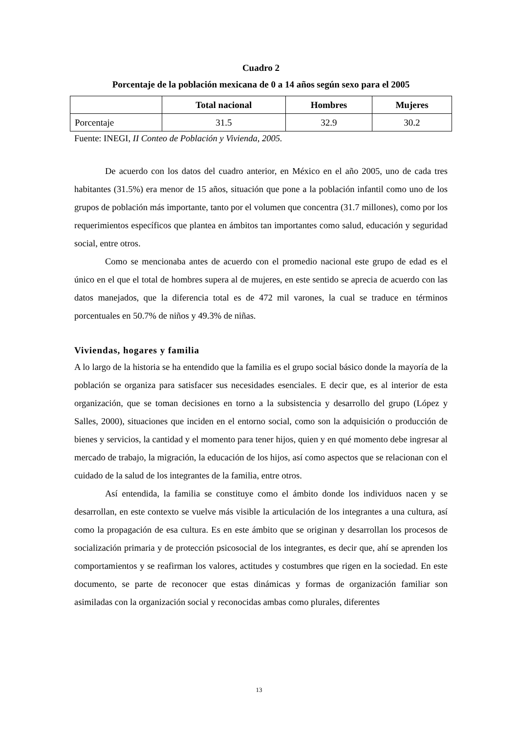Cuadro 2
Porcentaje de la población mexicana de 0 a 14 años según sexo para el 2005
| | Total nacional | Hombres | Mujeres |
| --- | --- | --- | --- |
| Porcentaje | 31.5 | 32.9 | 30.2 |
Fuente: INEGI, II Conteo de Población y Vivienda, 2005.
De acuerdo con los datos del cuadro anterior, en México en el año 2005, uno de cada tres habitantes (31.5%) era menor de 15 años, situación que pone a la población infantil como uno de los grupos de población más importante, tanto por el volumen que concentra (31.7 millones), como por los requerimientos específicos que plantea en ámbitos tan importantes como salud, educación y seguridad social, entre otros.
Como se mencionaba antes de acuerdo con el promedio nacional este grupo de edad es el único en el que el total de hombres supera al de mujeres, en este sentido se aprecia de acuerdo con las datos manejados, que la diferencia total es de 472 mil varones, la cual se traduce en términos porcentuales en 50.7% de niños y 49.3% de niñas.
Viviendas, hogares y familia
A lo largo de la historia se ha entendido que la familia es el grupo social básico donde la mayoría de la población se organiza para satisfacer sus necesidades esenciales. E decir que, es al interior de esta organización, que se toman decisiones en torno a la subsistencia y desarrollo del grupo (López y Salles, 2000), situaciones que inciden en el entorno social, como son la adquisición o producción de bienes y servicios, la cantidad y el momento para tener hijos, quien y en qué momento debe ingresar al mercado de trabajo, la migración, la educación de los hijos, así como aspectos que se relacionan con el cuidado de la salud de los integrantes de la familia, entre otros.
Así entendida, la familia se constituye como el ámbito donde los individuos nacen y se desarrollan, en este contexto se vuelve más visible la articulación de los integrantes a una cultura, así como la propagación de esa cultura. Es en este ámbito que se originan y desarrollan los procesos de socialización primaria y de protección psicosocial de los integrantes, es decir que, ahí se aprenden los comportamientos y se reafirman los valores, actitudes y costumbres que rigen en la sociedad. En este documento, se parte de reconocer que estas dinámicas y formas de organización familiar son asimiladas con la organización social y reconocidas ambas como plurales, diferentes
13